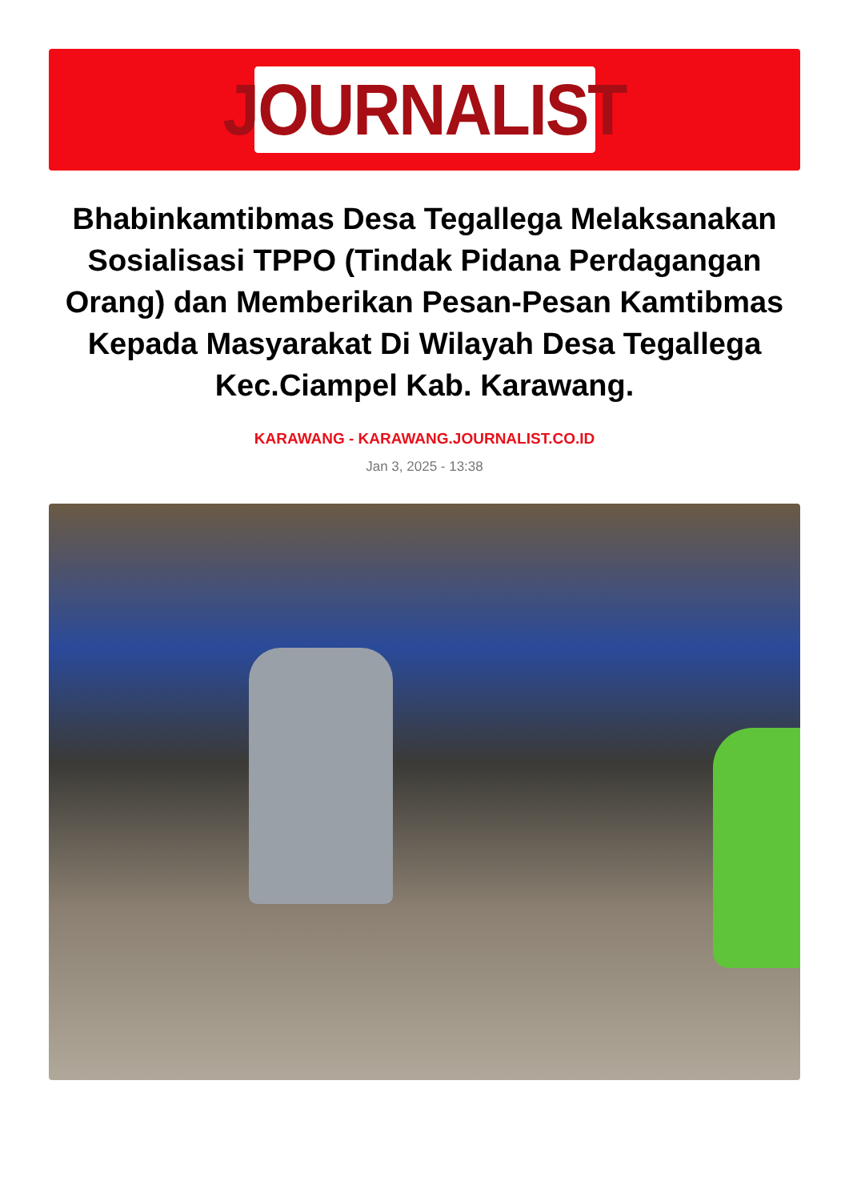JOURNALIST
Bhabinkamtibmas Desa Tegallega Melaksanakan Sosialisasi TPPO (Tindak Pidana Perdagangan Orang) dan Memberikan Pesan-Pesan Kamtibmas Kepada Masyarakat Di Wilayah Desa Tegallega Kec.Ciampel Kab. Karawang.
KARAWANG - KARAWANG.JOURNALIST.CO.ID
Jan 3, 2025 - 13:38